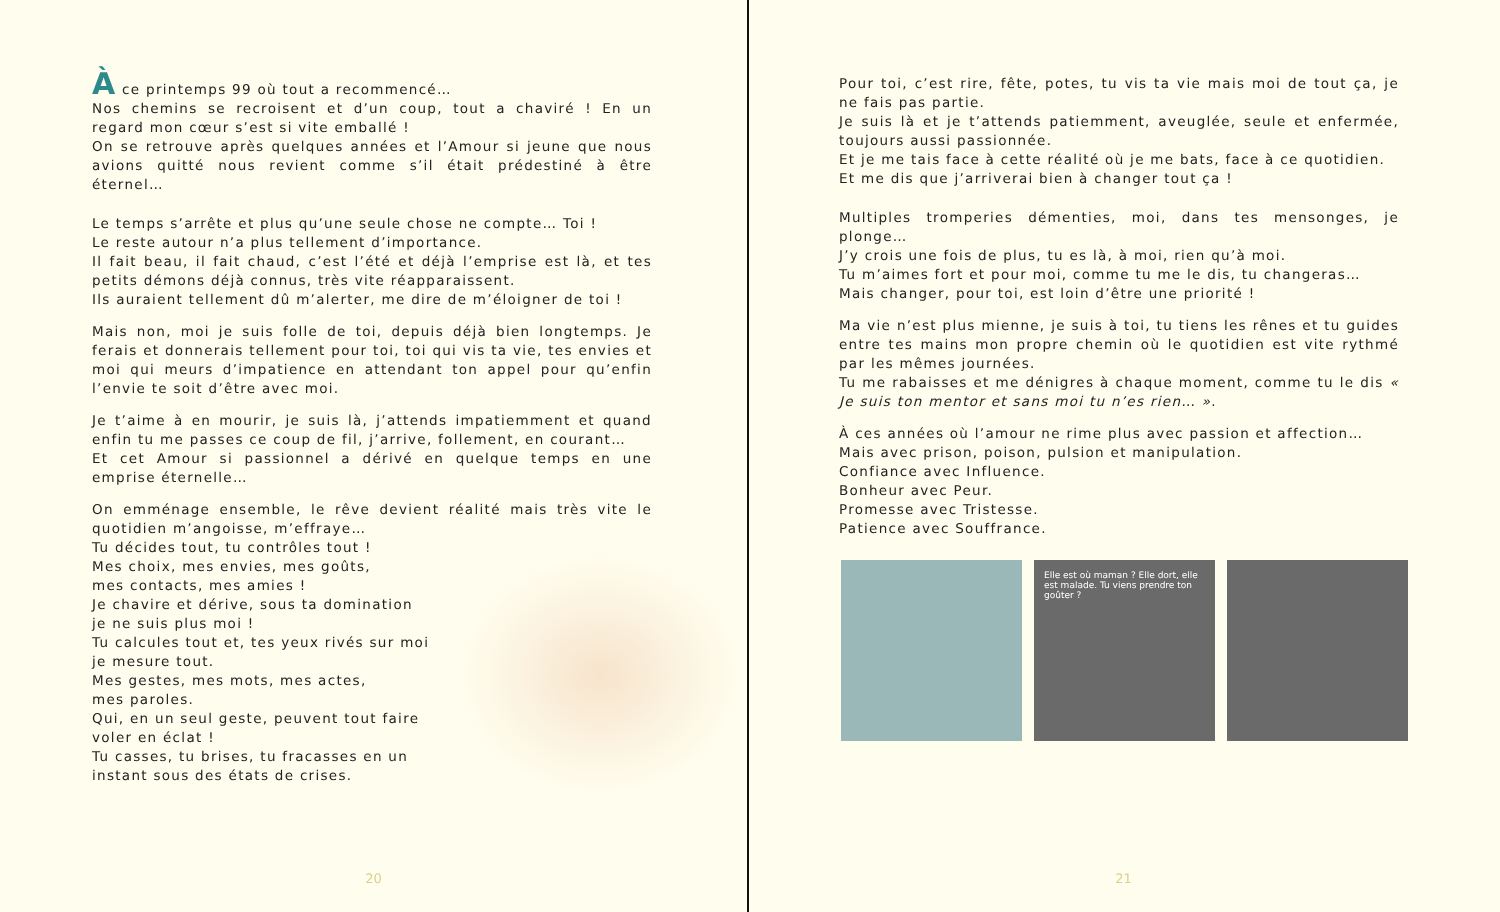À ce printemps 99 où tout a recommencé…
Nos chemins se recroisent et d’un coup, tout a chaviré ! En un regard mon cœur s’est si vite emballé !
On se retrouve après quelques années et l’Amour si jeune que nous avions quitté nous revient comme s’il était prédestiné à être éternel…
Le temps s’arrête et plus qu’une seule chose ne compte… Toi !
Le reste autour n’a plus tellement d’importance.
Il fait beau, il fait chaud, c’est l’été et déjà l’emprise est là, et tes petits démons déjà connus, très vite réapparaissent.
Ils auraient tellement dû m’alerter, me dire de m’éloigner de toi !
Mais non, moi je suis folle de toi, depuis déjà bien longtemps. Je ferais et donnerais tellement pour toi, toi qui vis ta vie, tes envies et moi qui meurs d’impatience en attendant ton appel pour qu’enfin l’envie te soit d’être avec moi.
Je t’aime à en mourir, je suis là, j’attends impatiemment et quand enfin tu me passes ce coup de fil, j’arrive, follement, en courant…
Et cet Amour si passionnel a dérivé en quelque temps en une emprise éternelle…
On emménage ensemble, le rêve devient réalité mais très vite le quotidien m’angoisse, m’effraye…
Tu décides tout, tu contrôles tout !
Mes choix, mes envies, mes goûts,
mes contacts, mes amies !
Je chavire et dérive, sous ta domination
je ne suis plus moi !
Tu calcules tout et, tes yeux rivés sur moi
je mesure tout.
Mes gestes, mes mots, mes actes,
mes paroles.
Qui, en un seul geste, peuvent tout faire
voler en éclat !
Tu casses, tu brises, tu fracasses en un
instant sous des états de crises.
20
Pour toi, c’est rire, fête, potes, tu vis ta vie mais moi de tout ça, je ne fais pas partie.
Je suis là et je t’attends patiemment, aveuglée, seule et enfermée, toujours aussi passionnée.
Et je me tais face à cette réalité où je me bats, face à ce quotidien.
Et me dis que j’arriverai bien à changer tout ça !
Multiples tromperies démenties, moi, dans tes mensonges, je plonge…
J’y crois une fois de plus, tu es là, à moi, rien qu’à moi.
Tu m’aimes fort et pour moi, comme tu me le dis, tu changeras…
Mais changer, pour toi, est loin d’être une priorité !
Ma vie n’est plus mienne, je suis à toi, tu tiens les rênes et tu guides entre tes mains mon propre chemin où le quotidien est vite rythmé par les mêmes journées.
Tu me rabaisses et me dénigres à chaque moment, comme tu le dis « Je suis ton mentor et sans moi tu n’es rien… ».
À ces années où l’amour ne rime plus avec passion et affection…
Mais avec prison, poison, pulsion et manipulation.
Confiance avec Influence.
Bonheur avec Peur.
Promesse avec Tristesse.
Patience avec Souffrance.
Elle est où maman ? Elle dort, elle est malade. Tu viens prendre ton goûter ?
21